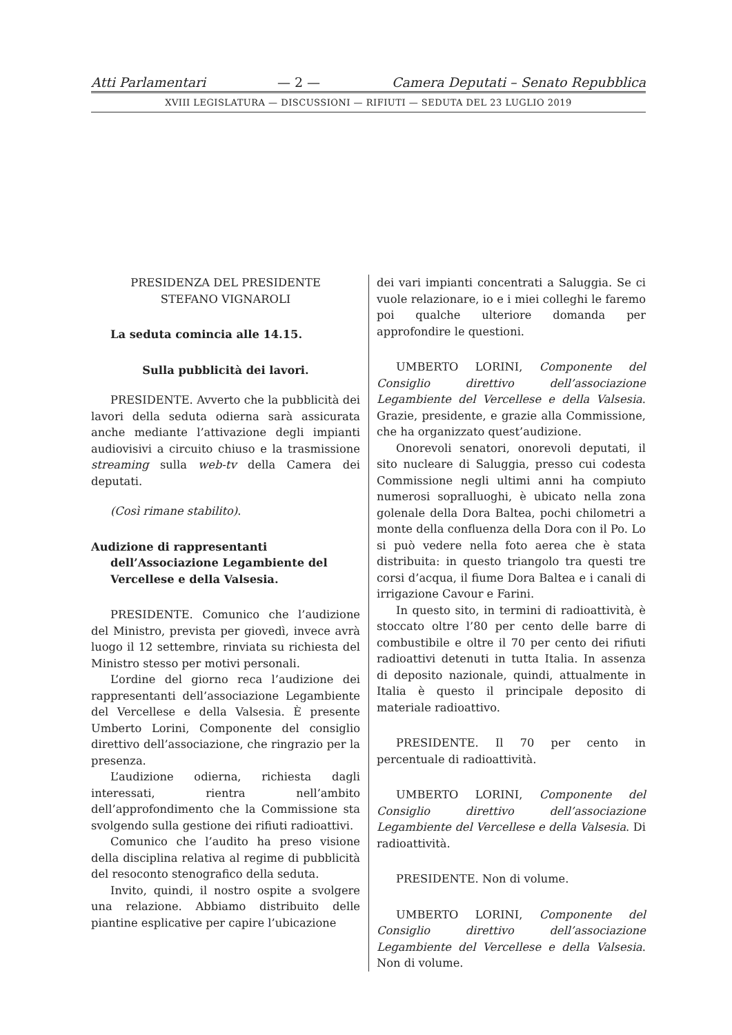Atti Parlamentari — 2 — Camera Deputati – Senato Repubblica
XVIII LEGISLATURA — DISCUSSIONI — RIFIUTI — SEDUTA DEL 23 LUGLIO 2019
PRESIDENZA DEL PRESIDENTE
STEFANO VIGNAROLI
La seduta comincia alle 14.15.
Sulla pubblicità dei lavori.
PRESIDENTE. Avverto che la pubblicità dei lavori della seduta odierna sarà assicurata anche mediante l’attivazione degli impianti audiovisivi a circuito chiuso e la trasmissione streaming sulla web-tv della Camera dei deputati.
(Così rimane stabilito).
Audizione di rappresentanti dell’Associazione Legambiente del Vercellese e della Valsesia.
PRESIDENTE. Comunico che l’audizione del Ministro, prevista per giovedì, invece avrà luogo il 12 settembre, rinviata su richiesta del Ministro stesso per motivi personali.
L’ordine del giorno reca l’audizione dei rappresentanti dell’associazione Legambiente del Vercellese e della Valsesia. È presente Umberto Lorini, Componente del consiglio direttivo dell’associazione, che ringrazio per la presenza.
L’audizione odierna, richiesta dagli interessati, rientra nell’ambito dell’approfondimento che la Commissione sta svolgendo sulla gestione dei rifiuti radioattivi.
Comunico che l’audito ha preso visione della disciplina relativa al regime di pubblicità del resoconto stenografico della seduta.
Invito, quindi, il nostro ospite a svolgere una relazione. Abbiamo distribuito delle piantine esplicative per capire l’ubicazione
dei vari impianti concentrati a Saluggia. Se ci vuole relazionare, io e i miei colleghi le faremo poi qualche ulteriore domanda per approfondire le questioni.
UMBERTO LORINI, Componente del Consiglio direttivo dell’associazione Legambiente del Vercellese e della Valsesia. Grazie, presidente, e grazie alla Commissione, che ha organizzato quest’audizione.
Onorevoli senatori, onorevoli deputati, il sito nucleare di Saluggia, presso cui codesta Commissione negli ultimi anni ha compiuto numerosi sopralluoghi, è ubicato nella zona golenale della Dora Baltea, pochi chilometri a monte della confluenza della Dora con il Po. Lo si può vedere nella foto aerea che è stata distribuita: in questo triangolo tra questi tre corsi d’acqua, il fiume Dora Baltea e i canali di irrigazione Cavour e Farini.
In questo sito, in termini di radioattività, è stoccato oltre l’80 per cento delle barre di combustibile e oltre il 70 per cento dei rifiuti radioattivi detenuti in tutta Italia. In assenza di deposito nazionale, quindi, attualmente in Italia è questo il principale deposito di materiale radioattivo.
PRESIDENTE. Il 70 per cento in percentuale di radioattività.
UMBERTO LORINI, Componente del Consiglio direttivo dell’associazione Legambiente del Vercellese e della Valsesia. Di radioattività.
PRESIDENTE. Non di volume.
UMBERTO LORINI, Componente del Consiglio direttivo dell’associazione Legambiente del Vercellese e della Valsesia. Non di volume.